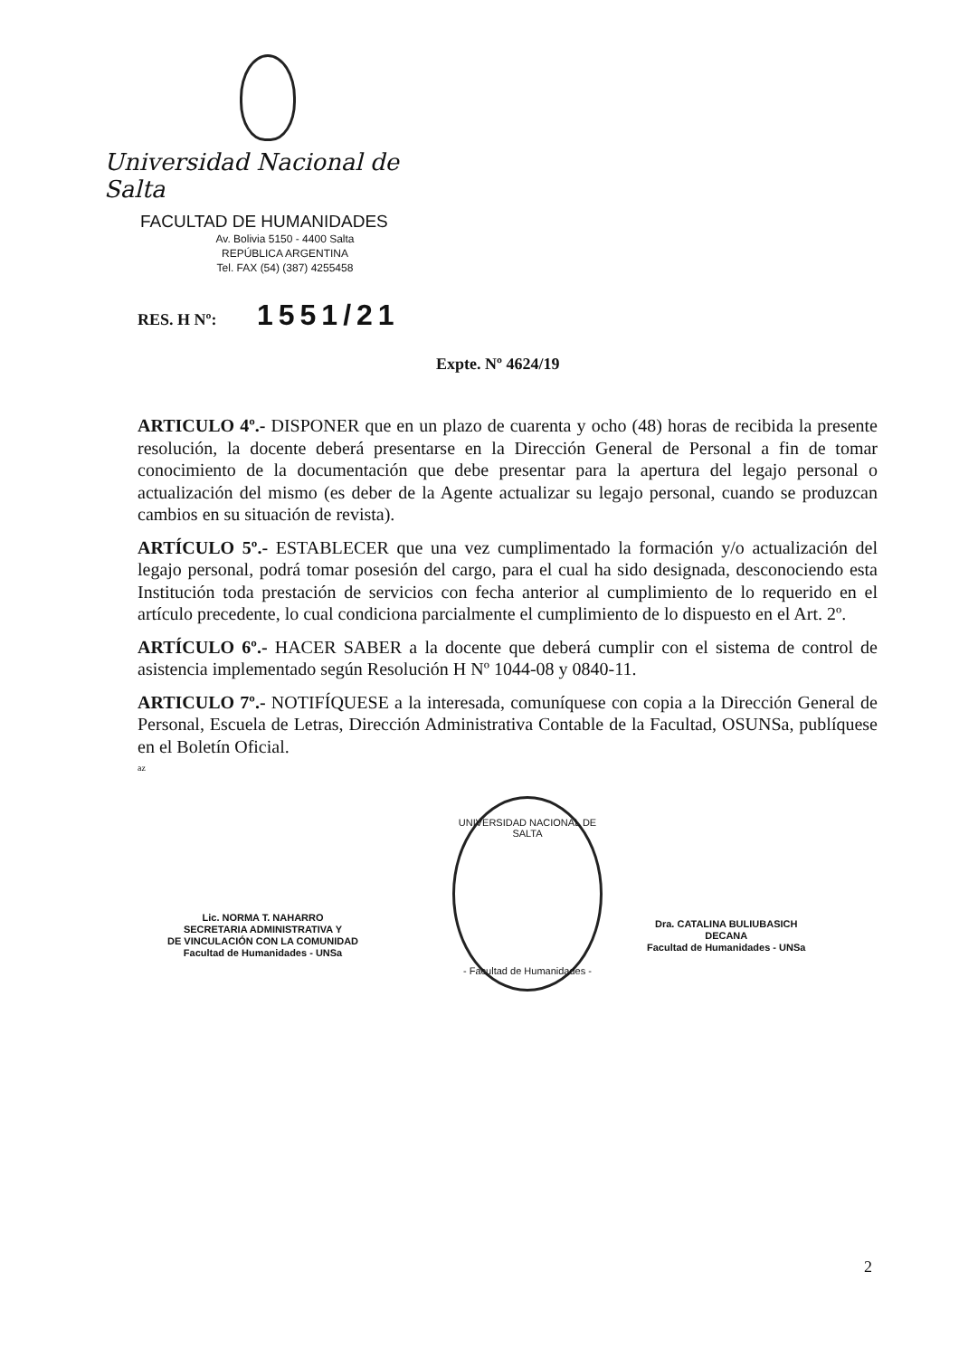Universidad Nacional de Salta
FACULTAD DE HUMANIDADES
Av. Bolivia 5150 - 4400 Salta
REPÚBLICA ARGENTINA
Tel. FAX (54) (387) 4255458
RES. H Nº: 1551/21
Expte. Nº 4624/19
ARTICULO 4º.- DISPONER que en un plazo de cuarenta y ocho (48) horas de recibida la presente resolución, la docente deberá presentarse en la Dirección General de Personal a fin de tomar conocimiento de la documentación que debe presentar para la apertura del legajo personal o actualización del mismo (es deber de la Agente actualizar su legajo personal, cuando se produzcan cambios en su situación de revista).
ARTÍCULO 5º.- ESTABLECER que una vez cumplimentado la formación y/o actualización del legajo personal, podrá tomar posesión del cargo, para el cual ha sido designada, desconociendo esta Institución toda prestación de servicios con fecha anterior al cumplimiento de lo requerido en el artículo precedente, lo cual condiciona parcialmente el cumplimiento de lo dispuesto en el Art. 2º.
ARTÍCULO 6º.- HACER SABER a la docente que deberá cumplir con el sistema de control de asistencia implementado según Resolución H Nº 1044-08 y 0840-11.
ARTICULO 7º.- NOTIFÍQUESE a la interesada, comuníquese con copia a la Dirección General de Personal, Escuela de Letras, Dirección Administrativa Contable de la Facultad, OSUNSa, publíquese en el Boletín Oficial.
az
Lic. NORMA T. NAHARRO
SECRETARIA ADMINISTRATIVA Y
DE VINCULACIÓN CON LA COMUNIDAD
Facultad de Humanidades - UNSa
UNIVERSIDAD NACIONAL DE SALTA
- Facultad de Humanidades -
Dra. CATALINA BULIUBASICH
DECANA
Facultad de Humanidades - UNSa
2